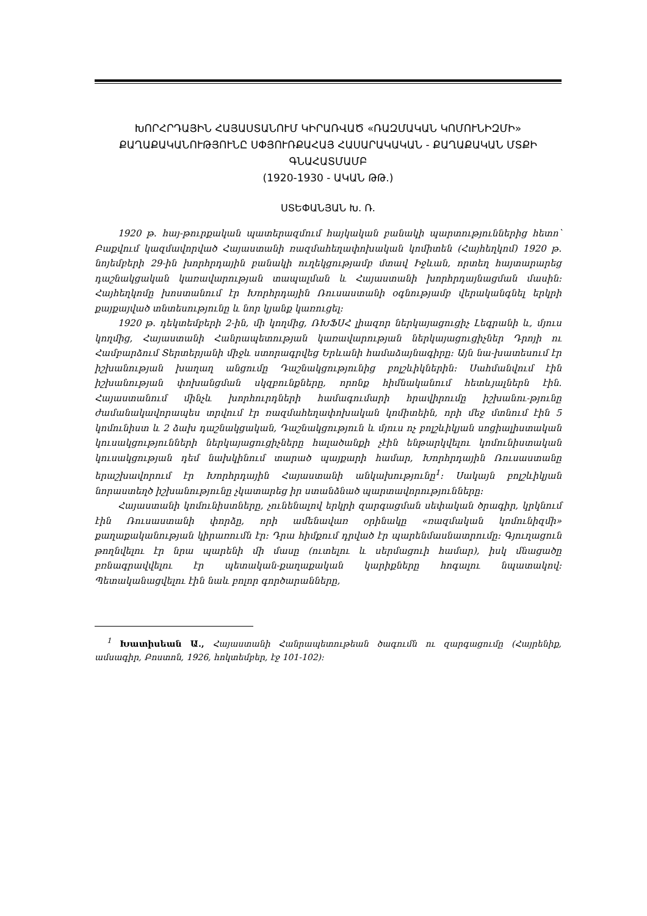ԽՈՐՀՐԴԱՅԻՆ ՀԱՅԱՍՏԱՆՈՒՄ ԿԻՐԱՌՎԱԾ «ՌԱԶՄԱԿԱՆ ԿՈՄՈՒՆԻԶՄԻ» ՔԱՂԱՔԱԿԱՆՈՒԹՅՈՒՆԸ ՍՓՅՈՒՌՔԱՀԱՅ ՀԱՍԱՐԱԿԱԿԱՆ - ՔԱՂԱՔԱԿԱՆ ՄՏՔԻ ԳՆԱՀԱՏՄԱՄԲ
(1920-1930 - ԱԿԱՆ ԹԹ.)
ՍՏԵՓԱՆՅԱՆ Խ. Ռ.
1920 թ. հայ-թուրքական պատերազմում հայկական բանակի պարտություններից հետո՝ Բաքվում կազմավորված Հայաստանի ռազմահեղափոխական կոմիտեն (Հայհեղկոմ) 1920 թ. նոյեմբերի 29-ին խորհրդային բանակի ուղեկցությամբ մտավ Իջևան, որտեղ հայտարարեց դաշնակցական կառավարության տապալման և Հայաստանի խորհրդայնացման մասին: Հայհեղկոմը խոստանում էր Խորհրդային Ռուսաստանի օգնությամբ վերականգնել երկրի քայքայված տնտեսությունը և նոր կյանք կառուցել:
1920 թ. դեկտեմբերի 2-ին, մի կողմից, ՌԽՖՍՀ լիազոր ներկայացուցիչ Լեգրանի և, մյուս կողմից, Հայաստանի Հանրապետության կառավարության ներկայացուցիչներ Դրոյի ու Համբարձում Տերտերյանի միջև ստորագրվեց Երևանի համաձայնագիրը: Այն նա-խատեսում էր իշխանության խաղաղ անցումը Դաշնակցությունից բոլշևիկներին: Սահմանվում էին իշխանության փոխանցման սկզբունքները, որոնք հիմնականում հետևյալներն էին. Հայաստանում մինչև խորհուրդների համագումարի հրավիրումը իշխանու-թյունը ժամանակավորապես տրվում էր ռազմահեղափոխական կոմիտեին, որի մեջ մտնում էին 5 կոմունիստ և 2 ձախ դաշնակցական, Դաշնակցություն և մյուս ոչ բոլշևիկյան սոցիալիստական կուսակցությունների ներկայացուցիչները հալածանքի չէին ենթարկվելու կոմունիստական կուսակցության դեմ նախկինում տարած պայքարի համար, Խորհրդային Ռուսաստանը երաշխավորում էր Խորհրդային Հայաստանի անկախությունը<sup>1</sup>: Սակայն բոլշևիկյան նորաստեղծ իշխանությունը չկատարեց իր ստանձնած պարտավորությունները:
Հայաստանի կոմունիստները, չունենալով երկրի զարգացման սեփական ծրագիր, կրկնում էին Ռուսաստանի փորձը, որի ամենավառ օրինակը «ռազմական կոմունիզմի» քաղաքականության կիրառումն էր: Դրա հիմքում դրված էր պարենմասնատրումը: Գյուղացուն թողնվելու էր նրա պարենի մի մասը (ուտելու և սերմացուի համար), իսկ մնացածը բռնագրավվելու էր պետական-քաղաքական կարիքները հոգալու նպատակով: Պետականացվելու էին նաև բոլոր գործարանները,
<sup>1</sup> Խատիսեան Ա., Հայաստանի Հանրապետութեան ծագումն ու զարգացումը (Հայրենիք, ամսագիր, Բոստոն, 1926, հոկտեմբեր, էջ 101-102):